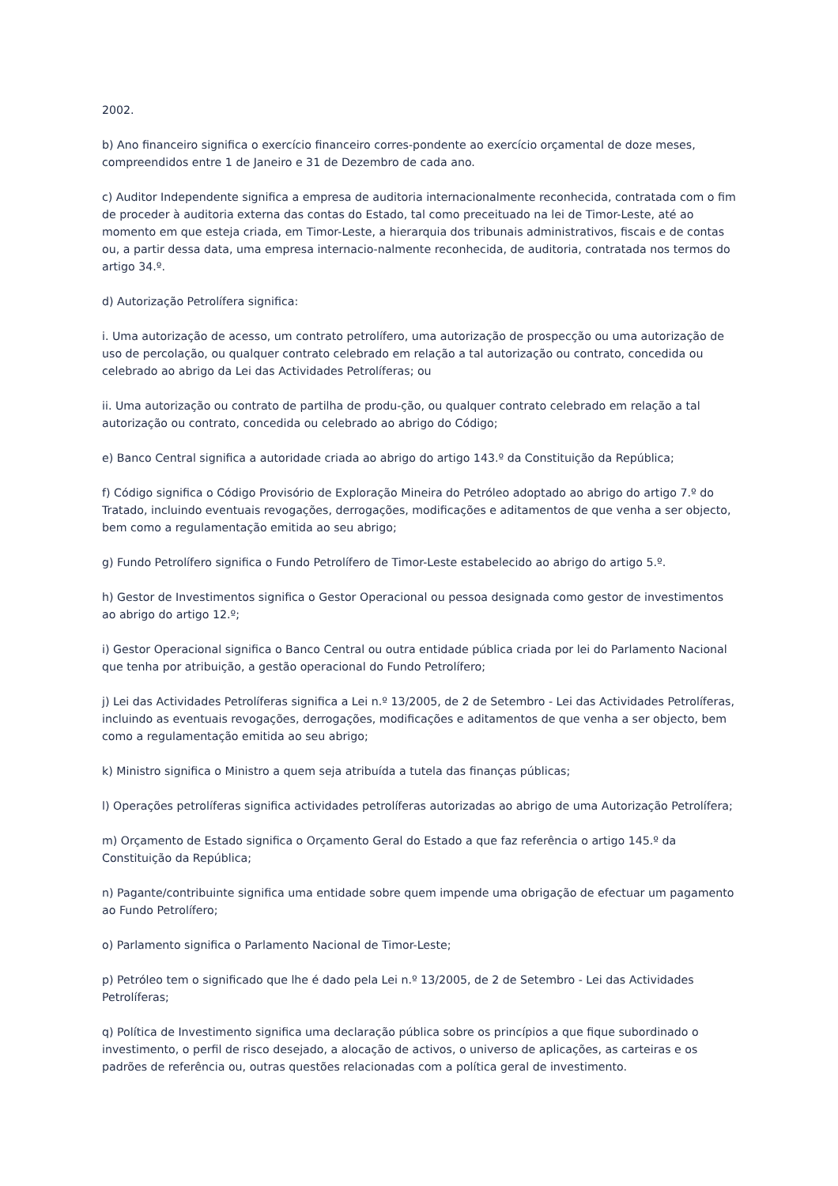2002.
b) Ano financeiro significa o exercício financeiro corres-pondente ao exercício orçamental de doze meses, compreendidos entre 1 de Janeiro e 31 de Dezembro de cada ano.
c) Auditor Independente significa a empresa de auditoria internacionalmente reconhecida, contratada com o fim de proceder à auditoria externa das contas do Estado, tal como preceituado na lei de Timor-Leste, até ao momento em que esteja criada, em Timor-Leste, a hierarquia dos tribunais administrativos, fiscais e de contas ou, a partir dessa data, uma empresa internacio-nalmente reconhecida, de auditoria, contratada nos termos do artigo 34.º.
d) Autorização Petrolífera significa:
i. Uma autorização de acesso, um contrato petrolífero, uma autorização de prospecção ou uma autorização de uso de percolação, ou qualquer contrato celebrado em relação a tal autorização ou contrato, concedida ou celebrado ao abrigo da Lei das Actividades Petrolíferas; ou
ii. Uma autorização ou contrato de partilha de produ-ção, ou qualquer contrato celebrado em relação a tal autorização ou contrato, concedida ou celebrado ao abrigo do Código;
e) Banco Central significa a autoridade criada ao abrigo do artigo 143.º da Constituição da República;
f) Código significa o Código Provisório de Exploração Mineira do Petróleo adoptado ao abrigo do artigo 7.º do Tratado, incluindo eventuais revogações, derrogações, modificações e aditamentos de que venha a ser objecto, bem como a regulamentação emitida ao seu abrigo;
g) Fundo Petrolífero significa o Fundo Petrolífero de Timor-Leste estabelecido ao abrigo do artigo 5.º.
h) Gestor de Investimentos significa o Gestor Operacional ou pessoa designada como gestor de investimentos ao abrigo do artigo 12.º;
i) Gestor Operacional significa o Banco Central ou outra entidade pública criada por lei do Parlamento Nacional que tenha por atribuição, a gestão operacional do Fundo Petrolífero;
j) Lei das Actividades Petrolíferas significa a Lei n.º 13/2005, de 2 de Setembro - Lei das Actividades Petrolíferas, incluindo as eventuais revogações, derrogações, modificações e aditamentos de que venha a ser objecto, bem como a regulamentação emitida ao seu abrigo;
k) Ministro significa o Ministro a quem seja atribuída a tutela das finanças públicas;
l) Operações petrolíferas significa actividades petrolíferas autorizadas ao abrigo de uma Autorização Petrolífera;
m) Orçamento de Estado significa o Orçamento Geral do Estado a que faz referência o artigo 145.º da Constituição da República;
n) Pagante/contribuinte significa uma entidade sobre quem impende uma obrigação de efectuar um pagamento ao Fundo Petrolífero;
o) Parlamento significa o Parlamento Nacional de Timor-Leste;
p) Petróleo tem o significado que lhe é dado pela Lei n.º 13/2005, de 2 de Setembro - Lei das Actividades Petrolíferas;
q) Política de Investimento significa uma declaração pública sobre os princípios a que fique subordinado o investimento, o perfil de risco desejado, a alocação de activos, o universo de aplicações, as carteiras e os padrões de referência ou, outras questões relacionadas com a política geral de investimento.